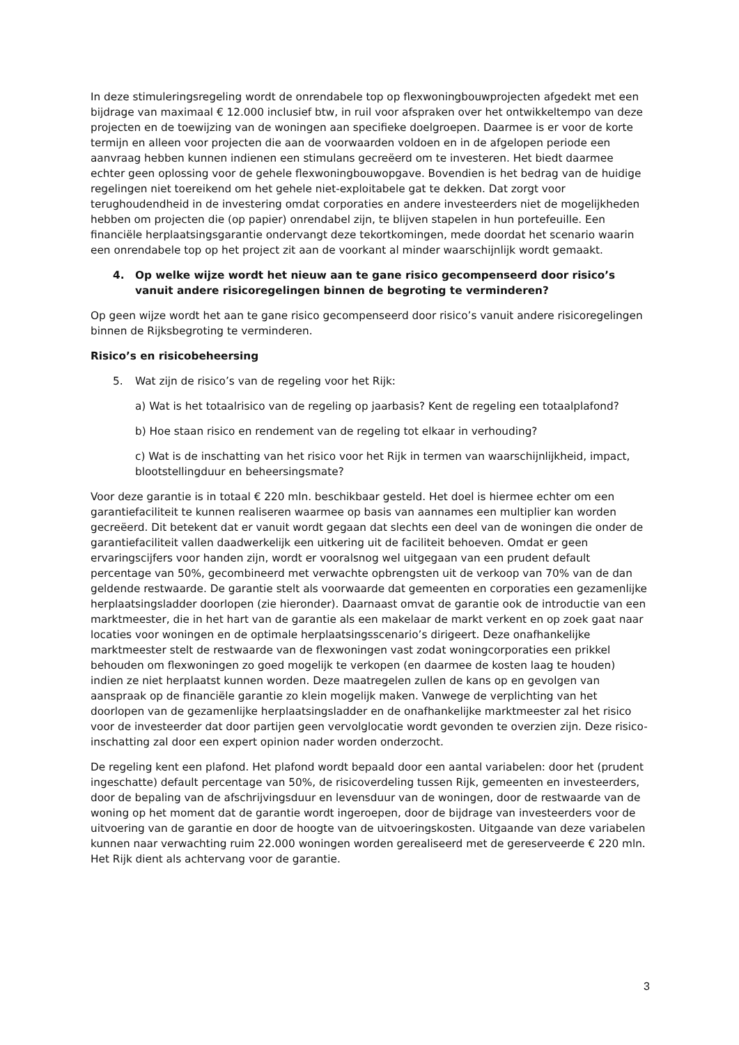In deze stimuleringsregeling wordt de onrendabele top op flexwoningbouwprojecten afgedekt met een bijdrage van maximaal € 12.000 inclusief btw, in ruil voor afspraken over het ontwikkeltempo van deze projecten en de toewijzing van de woningen aan specifieke doelgroepen. Daarmee is er voor de korte termijn en alleen voor projecten die aan de voorwaarden voldoen en in de afgelopen periode een aanvraag hebben kunnen indienen een stimulans gecreëerd om te investeren. Het biedt daarmee echter geen oplossing voor de gehele flexwoningbouwopgave. Bovendien is het bedrag van de huidige regelingen niet toereikend om het gehele niet-exploitabele gat te dekken. Dat zorgt voor terughoudendheid in de investering omdat corporaties en andere investeerders niet de mogelijkheden hebben om projecten die (op papier) onrendabel zijn, te blijven stapelen in hun portefeuille. Een financiële herplaatsingsgarantie ondervangt deze tekortkomingen, mede doordat het scenario waarin een onrendabele top op het project zit aan de voorkant al minder waarschijnlijk wordt gemaakt.
4. Op welke wijze wordt het nieuw aan te gane risico gecompenseerd door risico’s vanuit andere risicoregelingen binnen de begroting te verminderen?
Op geen wijze wordt het aan te gane risico gecompenseerd door risico’s vanuit andere risicoregelingen binnen de Rijksbegroting te verminderen.
Risico’s en risicobeheersing
5. Wat zijn de risico’s van de regeling voor het Rijk:
a) Wat is het totaalrisico van de regeling op jaarbasis? Kent de regeling een totaalplafond?
b) Hoe staan risico en rendement van de regeling tot elkaar in verhouding?
c) Wat is de inschatting van het risico voor het Rijk in termen van waarschijnlijkheid, impact, blootstellingduur en beheersingsmate?
Voor deze garantie is in totaal € 220 mln. beschikbaar gesteld. Het doel is hiermee echter om een garantiefaciliteit te kunnen realiseren waarmee op basis van aannames een multiplier kan worden gecreëerd. Dit betekent dat er vanuit wordt gegaan dat slechts een deel van de woningen die onder de garantiefaciliteit vallen daadwerkelijk een uitkering uit de faciliteit behoeven. Omdat er geen ervaringscijfers voor handen zijn, wordt er vooralsnog wel uitgegaan van een prudent default percentage van 50%, gecombineerd met verwachte opbrengsten uit de verkoop van 70% van de dan geldende restwaarde. De garantie stelt als voorwaarde dat gemeenten en corporaties een gezamenlijke herplaatsingsladder doorlopen (zie hieronder). Daarnaast omvat de garantie ook de introductie van een marktmeester, die in het hart van de garantie als een makelaar de markt verkent en op zoek gaat naar locaties voor woningen en de optimale herplaatsingsscenario’s dirigeert. Deze onafhankelijke marktmeester stelt de restwaarde van de flexwoningen vast zodat woningcorporaties een prikkel behouden om flexwoningen zo goed mogelijk te verkopen (en daarmee de kosten laag te houden) indien ze niet herplaatst kunnen worden. Deze maatregelen zullen de kans op en gevolgen van aanspraak op de financiële garantie zo klein mogelijk maken. Vanwege de verplichting van het doorlopen van de gezamenlijke herplaatsingsladder en de onafhankelijke marktmeester zal het risico voor de investeerder dat door partijen geen vervolglocatie wordt gevonden te overzien zijn. Deze risico-inschatting zal door een expert opinion nader worden onderzocht.
De regeling kent een plafond. Het plafond wordt bepaald door een aantal variabelen: door het (prudent ingeschatte) default percentage van 50%, de risicoverdeling tussen Rijk, gemeenten en investeerders, door de bepaling van de afschrijvingsduur en levensduur van de woningen, door de restwaarde van de woning op het moment dat de garantie wordt ingeroepen, door de bijdrage van investeerders voor de uitvoering van de garantie en door de hoogte van de uitvoeringskosten. Uitgaande van deze variabelen kunnen naar verwachting ruim 22.000 woningen worden gerealiseerd met de gereserveerde € 220 mln. Het Rijk dient als achtervang voor de garantie.
3